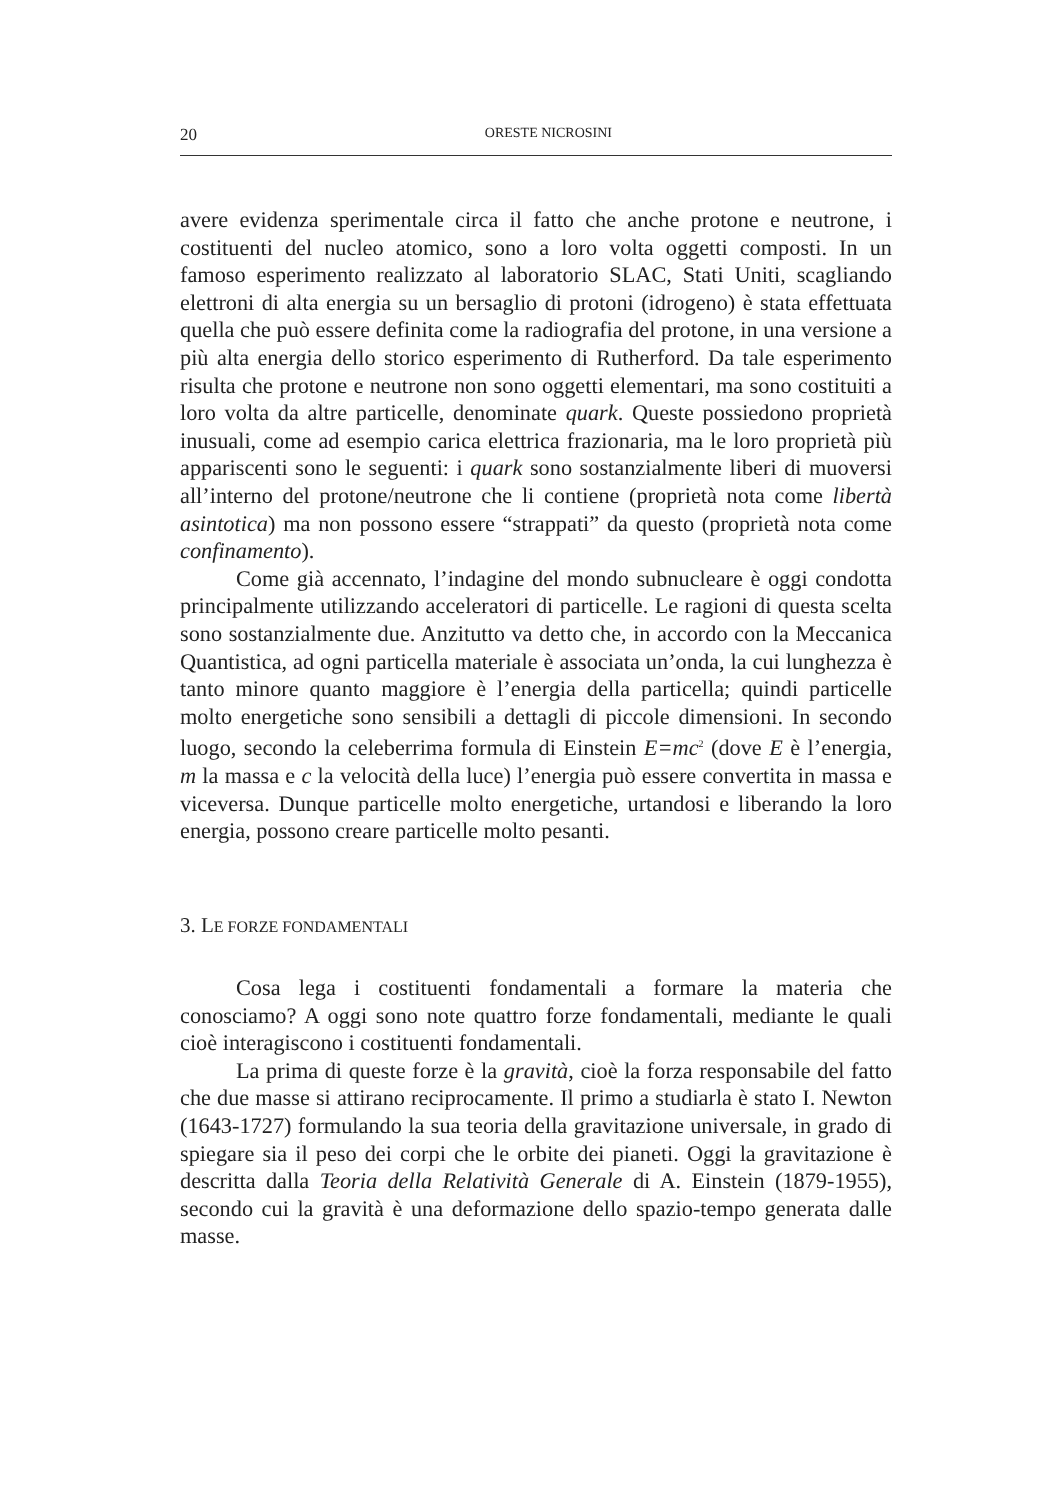20 ORESTE NICROSINI
avere evidenza sperimentale circa il fatto che anche protone e neutrone, i costituenti del nucleo atomico, sono a loro volta oggetti composti. In un famoso esperimento realizzato al laboratorio SLAC, Stati Uniti, scagliando elettroni di alta energia su un bersaglio di protoni (idrogeno) è stata effettuata quella che può essere definita come la radiografia del protone, in una versione a più alta energia dello storico esperimento di Rutherford. Da tale esperimento risulta che protone e neutrone non sono oggetti elementari, ma sono costituiti a loro volta da altre particelle, denominate quark. Queste possiedono proprietà inusuali, come ad esempio carica elettrica frazionaria, ma le loro proprietà più appariscenti sono le seguenti: i quark sono sostanzialmente liberi di muoversi all’interno del protone/neutrone che li contiene (proprietà nota come libertà asintotica) ma non possono essere “strappati” da questo (proprietà nota come confinamento).
Come già accennato, l’indagine del mondo subnucleare è oggi condotta principalmente utilizzando acceleratori di particelle. Le ragioni di questa scelta sono sostanzialmente due. Anzitutto va detto che, in accordo con la Meccanica Quantistica, ad ogni particella materiale è associata un’onda, la cui lunghezza è tanto minore quanto maggiore è l’energia della particella; quindi particelle molto energetiche sono sensibili a dettagli di piccole dimensioni. In secondo luogo, secondo la celeberrima formula di Einstein E=mc<sup>2</sup> (dove E è l’energia, m la massa e c la velocità della luce) l’energia può essere convertita in massa e viceversa. Dunque particelle molto energetiche, urtandosi e liberando la loro energia, possono creare particelle molto pesanti.
3. LE FORZE FONDAMENTALI
Cosa lega i costituenti fondamentali a formare la materia che conosciamo? A oggi sono note quattro forze fondamentali, mediante le quali cioè interagiscono i costituenti fondamentali.
La prima di queste forze è la gravità, cioè la forza responsabile del fatto che due masse si attirano reciprocamente. Il primo a studiarla è stato I. Newton (1643-1727) formulando la sua teoria della gravitazione universale, in grado di spiegare sia il peso dei corpi che le orbite dei pianeti. Oggi la gravitazione è descritta dalla Teoria della Relatività Generale di A. Einstein (1879-1955), secondo cui la gravità è una deformazione dello spazio-tempo generata dalle masse.